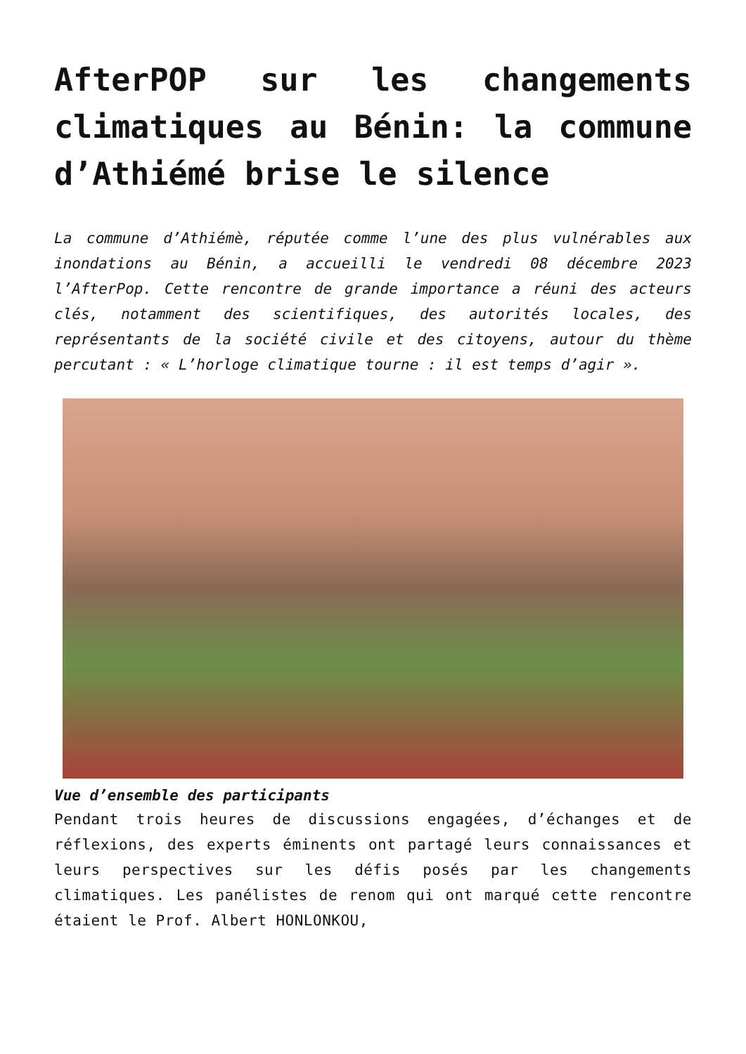AfterPOP sur les changements climatiques au Bénin: la commune d’Athiémé brise le silence
La commune d’Athiémè, réputée comme l’une des plus vulnérables aux inondations au Bénin, a accueilli le vendredi 08 décembre 2023 l’AfterPop. Cette rencontre de grande importance a réuni des acteurs clés, notamment des scientifiques, des autorités locales, des représentants de la société civile et des citoyens, autour du thème percutant : « L’horloge climatique tourne : il est temps d’agir ».
Vue d’ensemble des participants
Pendant trois heures de discussions engagées, d’échanges et de réflexions, des experts éminents ont partagé leurs connaissances et leurs perspectives sur les défis posés par les changements climatiques. Les panélistes de renom qui ont marqué cette rencontre étaient le Prof. Albert HONLONKOU,